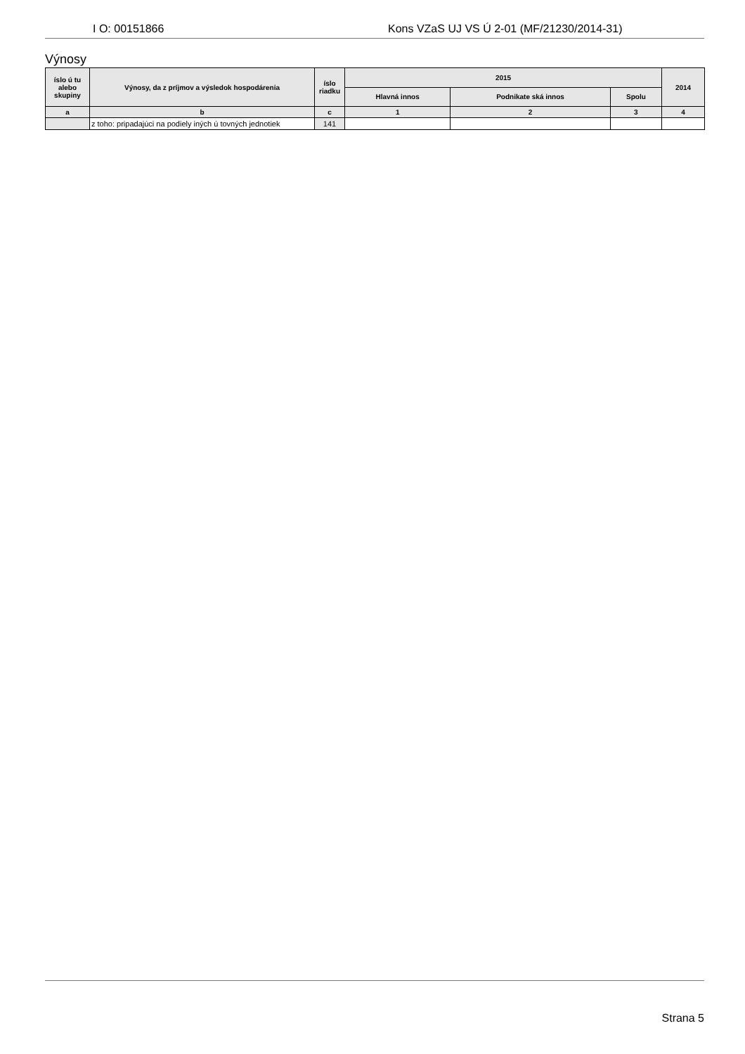I O: 00151866 Kons VZaS UJ VS Ú 2-01 (MF/21230/2014-31)
Výnosy
| íslo ú tu alebo skupiny | Výnosy, da z príjmov a výsledok hospodárenia | íslo riadku | 2015 | | | 2014 |
| --- | --- | --- | --- | --- | --- | --- |
| | | | Hlavná innos | Podnikate ská innos | Spolu | |
| a | b | c | 1 | 2 | 3 | 4 |
| | z toho: pripadajúci na podiely iných ú tovných jednotiek | 141 | | | | |
Strana 5